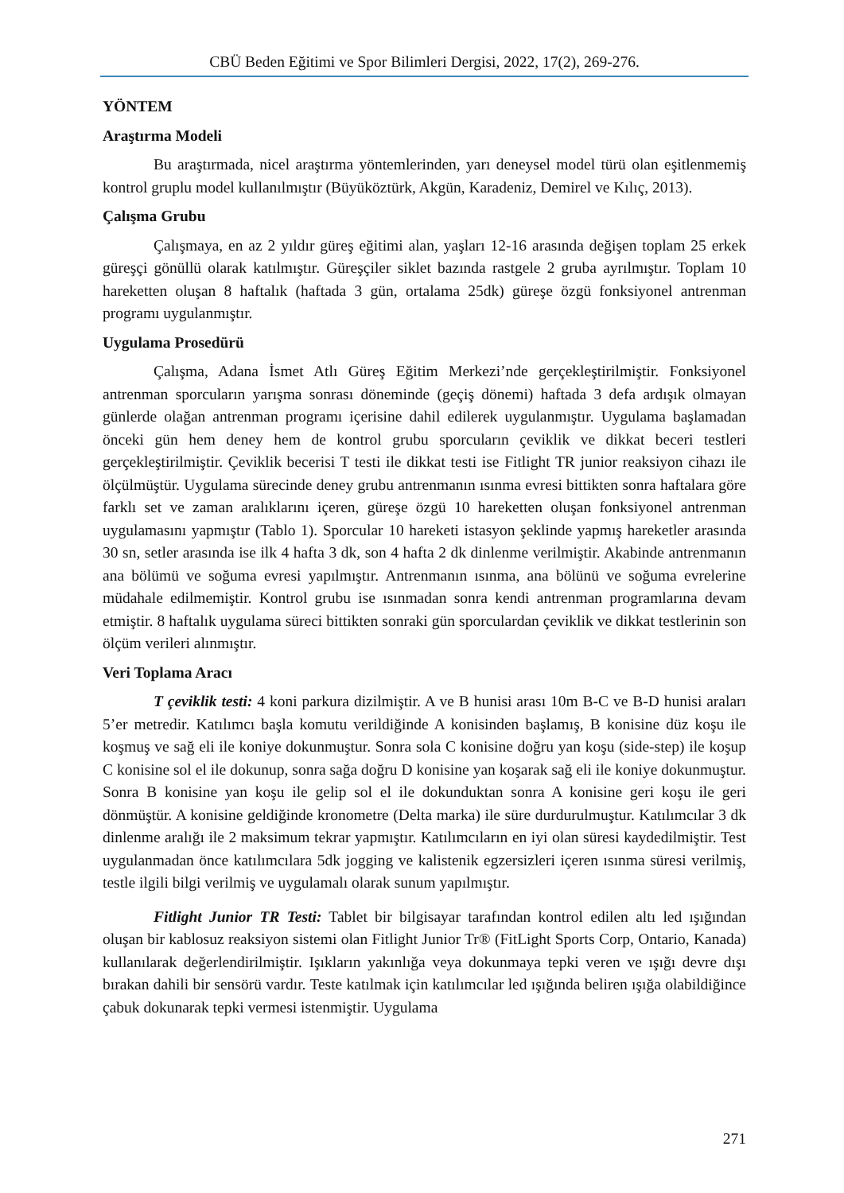CBÜ Beden Eğitimi ve Spor Bilimleri Dergisi, 2022, 17(2), 269-276.
YÖNTEM
Araştırma Modeli
Bu araştırmada, nicel araştırma yöntemlerinden, yarı deneysel model türü olan eşitlenmemiş kontrol gruplu model kullanılmıştır (Büyüköztürk, Akgün, Karadeniz, Demirel ve Kılıç, 2013).
Çalışma Grubu
Çalışmaya, en az 2 yıldır güreş eğitimi alan, yaşları 12-16 arasında değişen toplam 25 erkek güreşçi gönüllü olarak katılmıştır. Güreşçiler siklet bazında rastgele 2 gruba ayrılmıştır. Toplam 10 hareketten oluşan 8 haftalık (haftada 3 gün, ortalama 25dk) güreşe özgü fonksiyonel antrenman programı uygulanmıştır.
Uygulama Prosedürü
Çalışma, Adana İsmet Atlı Güreş Eğitim Merkezi’nde gerçekleştirilmiştir. Fonksiyonel antrenman sporcuların yarışma sonrası döneminde (geçiş dönemi) haftada 3 defa ardışık olmayan günlerde olağan antrenman programı içerisine dahil edilerek uygulanmıştır. Uygulama başlamadan önceki gün hem deney hem de kontrol grubu sporcuların çeviklik ve dikkat beceri testleri gerçekleştirilmiştir. Çeviklik becerisi T testi ile dikkat testi ise Fitlight TR junior reaksiyon cihazı ile ölçülmüştür. Uygulama sürecinde deney grubu antrenmanın ısınma evresi bittikten sonra haftalara göre farklı set ve zaman aralıklarını içeren, güreşe özgü 10 hareketten oluşan fonksiyonel antrenman uygulamasını yapmıştır (Tablo 1). Sporcular 10 hareketi istasyon şeklinde yapmış hareketler arasında 30 sn, setler arasında ise ilk 4 hafta 3 dk, son 4 hafta 2 dk dinlenme verilmiştir. Akabinde antrenmanın ana bölümü ve soğuma evresi yapılmıştır. Antrenmanın ısınma, ana bölünü ve soğuma evrelerine müdahale edilmemiştir. Kontrol grubu ise ısınmadan sonra kendi antrenman programlarına devam etmiştir. 8 haftalık uygulama süreci bittikten sonraki gün sporculardan çeviklik ve dikkat testlerinin son ölçüm verileri alınmıştır.
Veri Toplama Aracı
T çeviklik testi: 4 koni parkura dizilmiştir. A ve B hunisi arası 10m B-C ve B-D hunisi araları 5’er metredir. Katılımcı başla komutu verildiğinde A konisinden başlamış, B konisine düz koşu ile koşmuş ve sağ eli ile koniye dokunmuştur. Sonra sola C konisine doğru yan koşu (side-step) ile koşup C konisine sol el ile dokunup, sonra sağa doğru D konisine yan koşarak sağ eli ile koniye dokunmuştur. Sonra B konisine yan koşu ile gelip sol el ile dokunduktan sonra A konisine geri koşu ile geri dönmüştür. A konisine geldiğinde kronometre (Delta marka) ile süre durdurulmuştur. Katılımcılar 3 dk dinlenme aralığı ile 2 maksimum tekrar yapmıştır. Katılımcıların en iyi olan süresi kaydedilmiştir. Test uygulanmadan önce katılımcılara 5dk jogging ve kalistenik egzersizleri içeren ısınma süresi verilmiş, testle ilgili bilgi verilmiş ve uygulamalı olarak sunum yapılmıştır.
Fitlight Junior TR Testi: Tablet bir bilgisayar tarafından kontrol edilen altı led ışığından oluşan bir kablosuz reaksiyon sistemi olan Fitlight Junior Tr® (FitLight Sports Corp, Ontario, Kanada) kullanılarak değerlendirilmiştir. Işıkların yakınlığa veya dokunmaya tepki veren ve ışığı devre dışı bırakan dahili bir sensörü vardır. Teste katılmak için katılımcılar led ışığında beliren ışığa olabildiğince çabuk dokunarak tepki vermesi istenmiştir. Uygulama
271